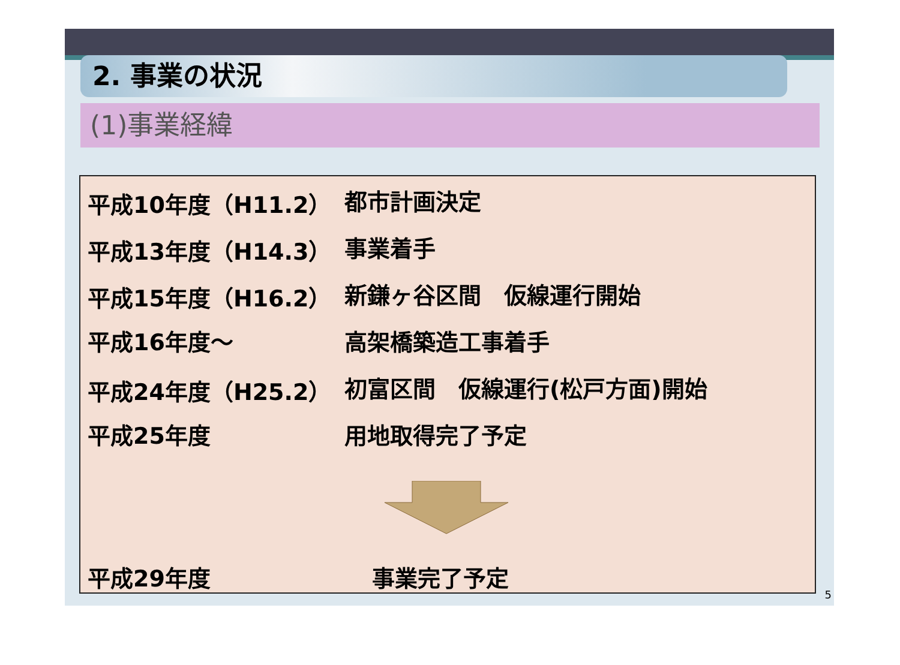2. 事業の状況
(1)事業経緯
平成10年度（H11.2） 都市計画決定
平成13年度（H14.3） 事業着手
平成15年度（H16.2） 新鎌ヶ谷区間　仮線運行開始
平成16年度～ 高架橋築造工事着手
平成24年度（H25.2） 初富区間　仮線運行(松戸方面)開始
平成25年度 用地取得完了予定
平成29年度 事業完了予定
5